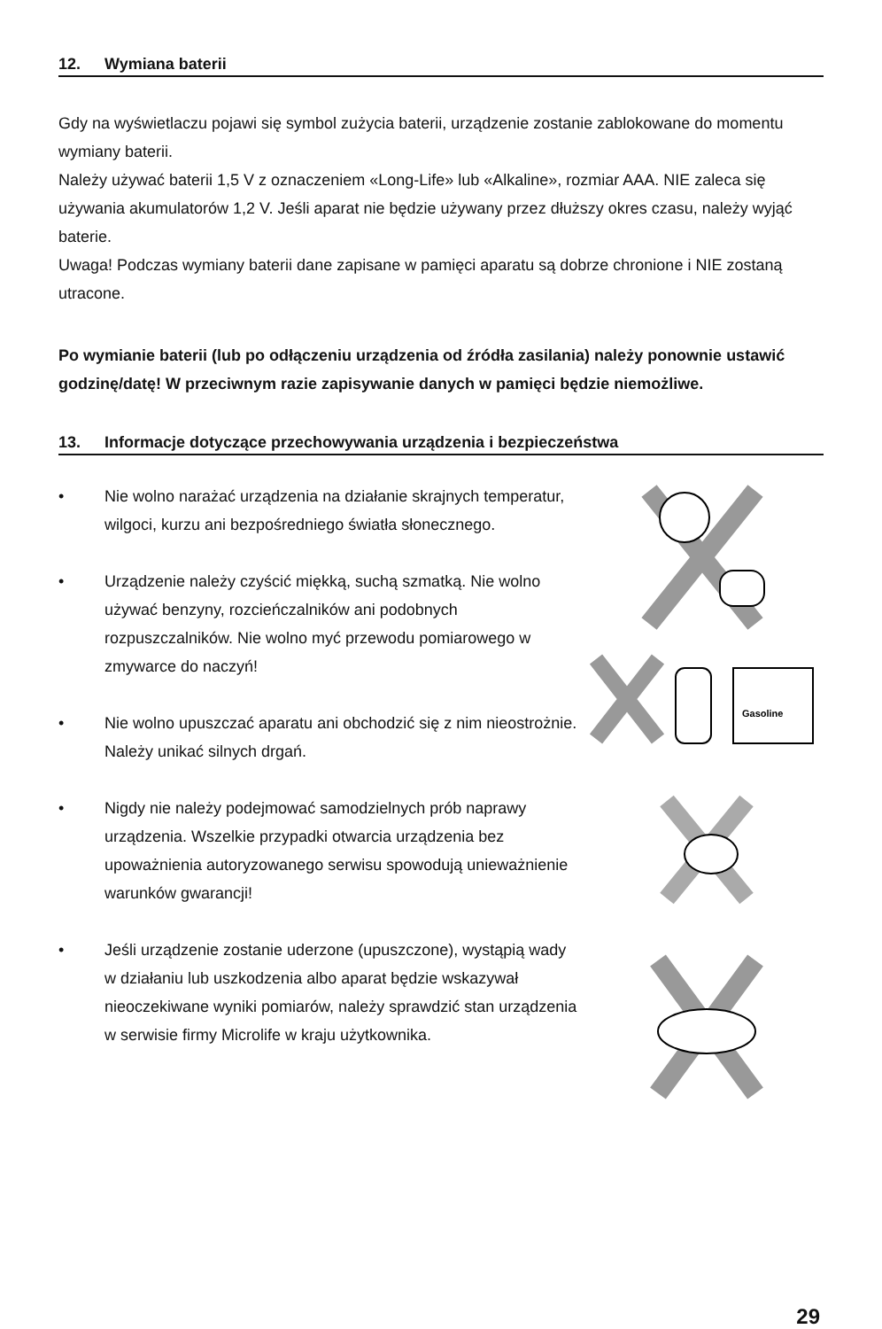12. Wymiana baterii
Gdy na wyświetlaczu pojawi się symbol zużycia baterii, urządzenie zostanie zablokowane do momentu wymiany baterii.
Należy używać baterii 1,5 V z oznaczeniem «Long-Life» lub «Alkaline», rozmiar AAA. NIE zaleca się używania akumulatorów 1,2 V. Jeśli aparat nie będzie używany przez dłuższy okres czasu, należy wyjąć baterie.
Uwaga! Podczas wymiany baterii dane zapisane w pamięci aparatu są dobrze chronione i NIE zostaną utracone.
Po wymianie baterii (lub po odłączeniu urządzenia od źródła zasilania) należy ponownie ustawić godzinę/datę! W przeciwnym razie zapisywanie danych w pamięci będzie niemożliwe.
13. Informacje dotyczące przechowywania urządzenia i bezpieczeństwa
• Nie wolno narażać urządzenia na działanie skrajnych temperatur, wilgoci, kurzu ani bezpośredniego światła słonecznego.
• Urządzenie należy czyścić miękką, suchą szmatką. Nie wolno używać benzyny, rozcieńczalników ani podobnych rozpuszczalników. Nie wolno myć przewodu pomiarowego w zmywarce do naczyń!
• Nie wolno upuszczać aparatu ani obchodzić się z nim nieostrożnie. Należy unikać silnych drgań.
• Nigdy nie należy podejmować samodzielnych prób naprawy urządzenia. Wszelkie przypadki otwarcia urządzenia bez upoważnienia autoryzowanego serwisu spowodują unieważnienie warunków gwarancji!
• Jeśli urządzenie zostanie uderzone (upuszczone), wystąpią wady w działaniu lub uszkodzenia albo aparat będzie wskazywał nieoczekiwane wyniki pomiarów, należy sprawdzić stan urządzenia w serwisie firmy Microlife w kraju użytkownika.
Gasoline
29